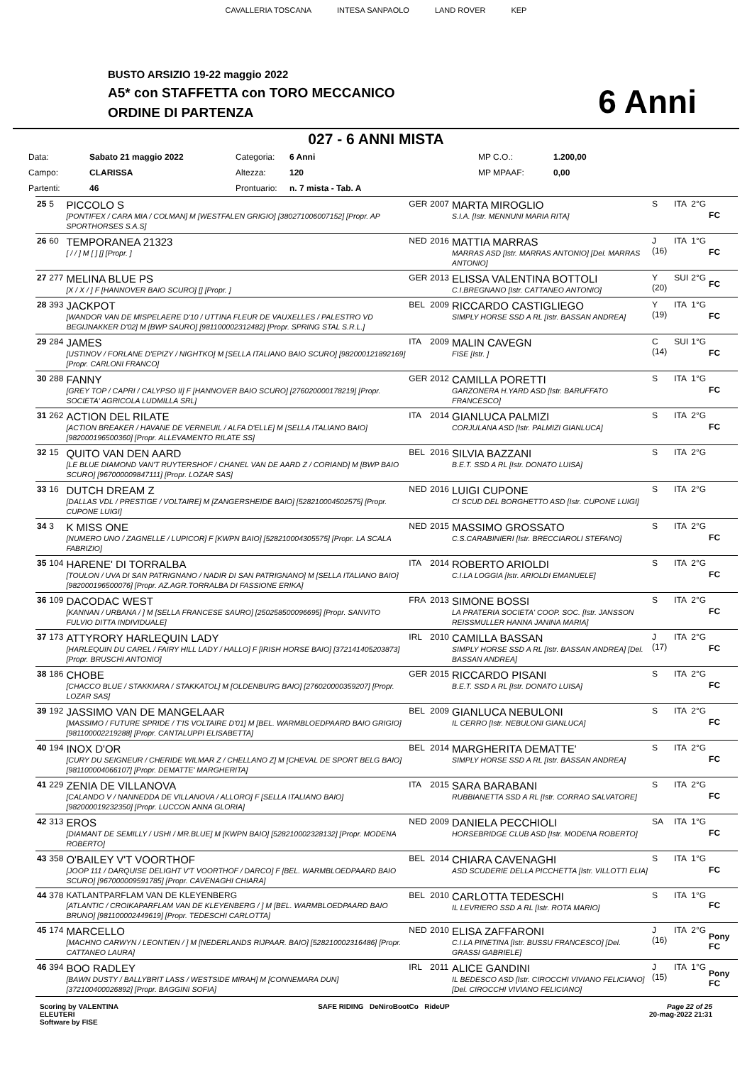CAVALLERIA TOSCANA INTESA SANPAOLO LAND ROVER KEP
BUSTO ARSIZIO 19-22 maggio 2022
A5* con STAFFETTA con TORO MECCANICO
ORDINE DI PARTENZA 6 Anni
027 - 6 ANNI MISTA
| Data: | Sabato 21 maggio 2022 | Categoria: | 6 Anni | MP C.O.: | 1.200,00 |
| Campo: | CLARISSA | Altezza: | 120 | MP MPAAF: | 0,00 |
| Partenti: | 46 | Prontuario: | n. 7 mista - Tab. A | | |
| 25 | 5 | PICCOLO S [PONTIFEX / CARA MIA / COLMAN] M [WESTFALEN GRIGIO] [380271006007152] [Propr. AP SPORTHORSES S.A.S] | GER | 2007 | MARTA MIROGLIO S.I.A. [Istr. MENNUNI MARIA RITA] | S | ITA | 2°G | FC |
| 26 | 60 | TEMPORANEA 21323 [ / / ] M [ ] [] [Propr. ] | NED | 2016 | MATTIA MARRAS MARRAS ASD [Istr. MARRAS ANTONIO] [Del. MARRAS ANTONIO] | J (16) | ITA | 1°G | FC |
| 27 | 277 | MELINA BLUE PS [X / X / ] F [HANNOVER BAIO SCURO] [] [Propr. ] | GER | 2013 | ELISSA VALENTINA BOTTOLI C.I.BREGNANO [Istr. CATTANEO ANTONIO] | Y (20) | SUI | 2°G | FC |
| 28 | 393 | JACKPOT [WANDOR VAN DE MISPELAERE D'10 / UTTINA FLEUR DE VAUXELLES / PALESTRO VD BEGIJNAKKER D'02] M [BWP SAURO] [981100002312482] [Propr. SPRING STAL S.R.L.] | BEL | 2009 | RICCARDO CASTIGLIEGO SIMPLY HORSE SSD A RL [Istr. BASSAN ANDREA] | Y (19) | ITA | 1°G | FC |
| 29 | 284 | JAMES [USTINOV / FORLANE D'EPIZY / NIGHTKO] M [SELLA ITALIANO BAIO SCURO] [982000121892169] [Propr. CARLONI FRANCO] | ITA | 2009 | MALIN CAVEGN FISE [Istr. ] | C (14) | SUI | 1°G | FC |
| 30 | 288 | FANNY [GREY TOP / CAPRI / CALYPSO II] F [HANNOVER BAIO SCURO] [276020000178219] [Propr. SOCIETA' AGRICOLA LUDMILLA SRL] | GER | 2012 | CAMILLA PORETTI GARZONERA H.YARD ASD [Istr. BARUFFATO FRANCESCO] | S | ITA | 1°G | FC |
| 31 | 262 | ACTION DEL RILATE [ACTION BREAKER / HAVANE DE VERNEUIL / ALFA D'ELLE] M [SELLA ITALIANO BAIO] [982000196500360] [Propr. ALLEVAMENTO RILATE SS] | ITA | 2014 | GIANLUCA PALMIZI CORJULANA ASD [Istr. PALMIZI GIANLUCA] | S | ITA | 2°G | FC |
| 32 | 15 | QUITO VAN DEN AARD [LE BLUE DIAMOND VAN'T RUYTERSHOF / CHANEL VAN DE AARD Z / CORIAND] M [BWP BAIO SCURO] [967000009847111] [Propr. LOZAR SAS] | BEL | 2016 | SILVIA BAZZANI B.E.T. SSD A RL [Istr. DONATO LUISA] | S | ITA | 2°G | |
| 33 | 16 | DUTCH DREAM Z [DALLAS VDL / PRESTIGE / VOLTAIRE] M [ZANGERSHEIDE BAIO] [528210004502575] [Propr. CUPONE LUIGI] | NED | 2016 | LUIGI CUPONE CI SCUD DEL BORGHETTO ASD [Istr. CUPONE LUIGI] | S | ITA | 2°G | |
| 34 | 3 | K MISS ONE [NUMERO UNO / ZAGNELLE / LUPICOR] F [KWPN BAIO] [528210004305575] [Propr. LA SCALA FABRIZIO] | NED | 2015 | MASSIMO GROSSATO C.S.CARABINIERI [Istr. BRECCIAROLI STEFANO] | S | ITA | 2°G | FC |
| 35 | 104 | HARENE' DI TORRALBA [TOULON / UVA DI SAN PATRIGNANO / NADIR DI SAN PATRIGNANO] M [SELLA ITALIANO BAIO] [982000196500076] [Propr. AZ.AGR.TORRALBA DI FASSIONE ERIKA] | ITA | 2014 | ROBERTO ARIOLDI C.I.LA LOGGIA [Istr. ARIOLDI EMANUELE] | S | ITA | 2°G | FC |
| 36 | 109 | DACODAC WEST [KANNAN / URBANA / ] M [SELLA FRANCESE SAURO] [250258500096695] [Propr. SANVITO FULVIO DITTA INDIVIDUALE] | FRA | 2013 | SIMONE BOSSI LA PRATERIA SOCIETA' COOP. SOC. [Istr. JANSSON REISSMULLER HANNA JANINA MARIA] | S | ITA | 2°G | FC |
| 37 | 173 | ATTYRORY HARLEQUIN LADY [HARLEQUIN DU CAREL / FAIRY HILL LADY / HALLO] F [IRISH HORSE BAIO] [372141405203873] [Propr. BRUSCHI ANTONIO] | IRL | 2010 | CAMILLA BASSAN SIMPLY HORSE SSD A RL [Istr. BASSAN ANDREA] [Del. BASSAN ANDREA] | J (17) | ITA | 2°G | FC |
| 38 | 186 | CHOBE [CHACCO BLUE / STAKKIARA / STAKKATOL] M [OLDENBURG BAIO] [276020000359207] [Propr. LOZAR SAS] | GER | 2015 | RICCARDO PISANI B.E.T. SSD A RL [Istr. DONATO LUISA] | S | ITA | 2°G | FC |
| 39 | 192 | JASSIMO VAN DE MANGELAAR [MASSIMO / FUTURE SPRIDE / T'IS VOLTAIRE D'01] M [BEL. WARMBLOEDPAARD BAIO GRIGIO] [981100002219288] [Propr. CANTALUPPI ELISABETTA] | BEL | 2009 | GIANLUCA NEBULONI IL CERRO [Istr. NEBULONI GIANLUCA] | S | ITA | 2°G | FC |
| 40 | 194 | INOX D'OR [CURY DU SEIGNEUR / CHERIDE WILMAR Z / CHELLANO Z] M [CHEVAL DE SPORT BELG BAIO] [981100004066107] [Propr. DEMATTE' MARGHERITA] | BEL | 2014 | MARGHERITA DEMATTE' SIMPLY HORSE SSD A RL [Istr. BASSAN ANDREA] | S | ITA | 2°G | FC |
| 41 | 229 | ZENIA DE VILLANOVA [CALANDO V / NANNEDDA DE VILLANOVA / ALLORO] F [SELLA ITALIANO BAIO] [982000019232350] [Propr. LUCCON ANNA GLORIA] | ITA | 2015 | SARA BARABANI RUBBIANETTA SSD A RL [Istr. CORRAO SALVATORE] | S | ITA | 2°G | FC |
| 42 | 313 | EROS [DIAMANT DE SEMILLY / USHI / MR.BLUE] M [KWPN BAIO] [528210002328132] [Propr. MODENA ROBERTO] | NED | 2009 | DANIELA PECCHIOLI HORSEBRIDGE CLUB ASD [Istr. MODENA ROBERTO] | SA | ITA | 1°G | FC |
| 43 | 358 | O'BAILEY V'T VOORTHOF [JOOP 111 / DARQUISE DELIGHT V'T VOORTHOF / DARCO] F [BEL. WARMBLOEDPAARD BAIO SCURO] [967000009591785] [Propr. CAVENAGHI CHIARA] | BEL | 2014 | CHIARA CAVENAGHI ASD SCUDERIE DELLA PICCHETTA [Istr. VILLOTTI ELIA] | S | ITA | 1°G | FC |
| 44 | 378 | KATLANTPARFLAM VAN DE KLEYENBERG [ATLANTIC / CROIKAPARFLAM VAN DE KLEYENBERG / ] M [BEL. WARMBLOEDPAARD BAIO BRUNO] [981100002449619] [Propr. TEDESCHI CARLOTTA] | BEL | 2010 | CARLOTTA TEDESCHI IL LEVRIERO SSD A RL [Istr. ROTA MARIO] | S | ITA | 1°G | FC |
| 45 | 174 | MARCELLO [MACHNO CARWYN / LEONTIEN / ] M [NEDERLANDS RIJPAAR. BAIO] [528210002316486] [Propr. CATTANEO LAURA] | NED | 2010 | ELISA ZAFFARONI C.I.LA PINETINA [Istr. BUSSU FRANCESCO] [Del. GRASSI GABRIELE] | J (16) | ITA | 2°G | Pony FC |
| 46 | 394 | BOO RADLEY [BAWN DUSTY / BALLYBRIT LASS / WESTSIDE MIRAH] M [CONNEMARA DUN] [372100400026892] [Propr. BAGGINI SOFIA] | IRL | 2011 | ALICE GANDINI IL BEDESCO ASD [Istr. CIROCCHI VIVIANO FELICIANO] [Del. CIROCCHI VIVIANO FELICIANO] | J (15) | ITA | 1°G | Pony FC |
Scoring by VALENTINA
ELEUTERI
Software by FISE
SAFE RIDING DeNiroBootCo RideUP
Page 22 of 25
20-mag-2022 21:31